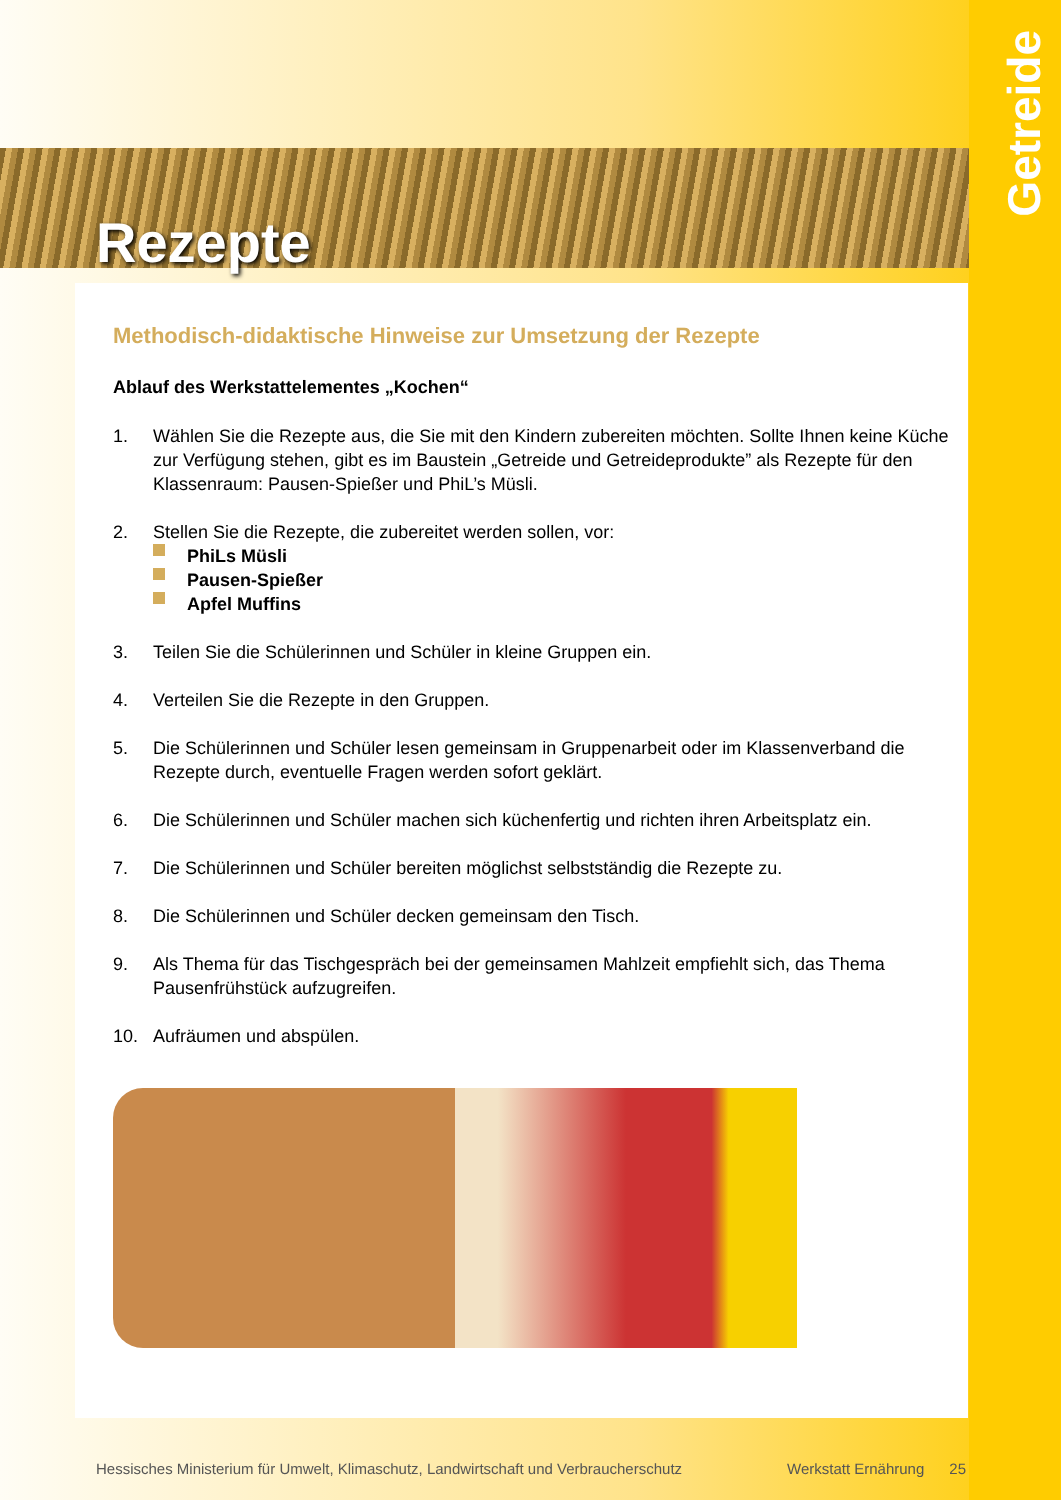Rezepte
Getreide
Methodisch-didaktische Hinweise zur Umsetzung der Rezepte
Ablauf des Werkstattelementes „Kochen“
1. Wählen Sie die Rezepte aus, die Sie mit den Kindern zubereiten möchten. Sollte Ihnen keine Küche zur Verfügung stehen, gibt es im Baustein „Getreide und Getreideprodukte” als Rezepte für den Klassenraum: Pausen-Spießer und PhiL’s Müsli.
2. Stellen Sie die Rezepte, die zubereitet werden sollen, vor:
PhiLs Müsli
Pausen-Spießer
Apfel Muffins
3. Teilen Sie die Schülerinnen und Schüler in kleine Gruppen ein.
4. Verteilen Sie die Rezepte in den Gruppen.
5. Die Schülerinnen und Schüler lesen gemeinsam in Gruppenarbeit oder im Klassenverband die Rezepte durch, eventuelle Fragen werden sofort geklärt.
6. Die Schülerinnen und Schüler machen sich küchenfertig und richten ihren Arbeitsplatz ein.
7. Die Schülerinnen und Schüler bereiten möglichst selbstständig die Rezepte zu.
8. Die Schülerinnen und Schüler decken gemeinsam den Tisch.
9. Als Thema für das Tischgespräch bei der gemeinsamen Mahlzeit empfiehlt sich, das Thema Pausenfrühstück aufzugreifen.
10. Aufräumen und abspülen.
Hessisches Ministerium für Umwelt, Klimaschutz, Landwirtschaft und Verbraucherschutz Werkstatt Ernährung 25